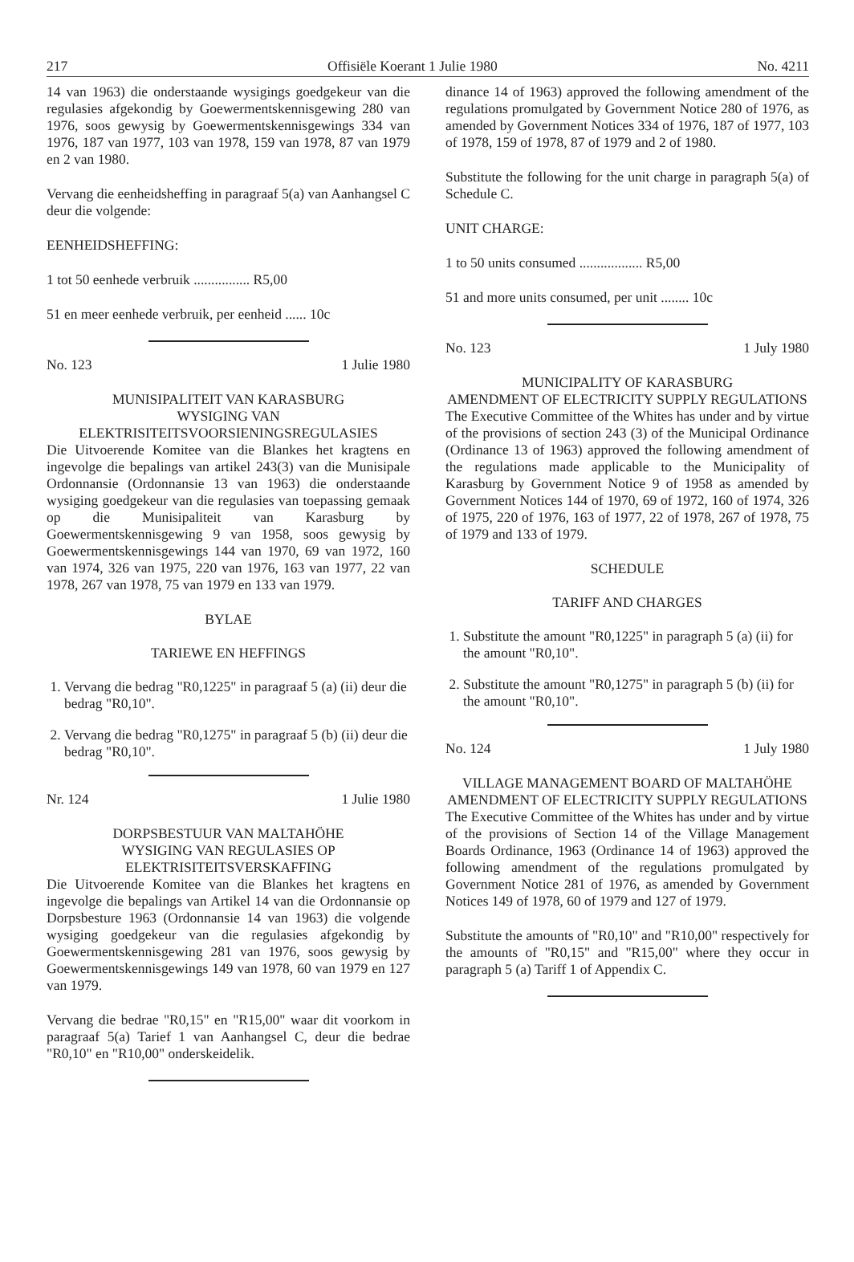217 Offisiële Koerant 1 Julie 1980 No. 4211
14 van 1963) die onderstaande wysigings goedgekeur van die regulasies afgekondig by Goewermentskennisgewing 280 van 1976, soos gewysig by Goewermentskennisgewings 334 van 1976, 187 van 1977, 103 van 1978, 159 van 1978, 87 van 1979 en 2 van 1980.
Vervang die eenheidsheffing in paragraaf 5(a) van Aanhangsel C deur die volgende:
EENHEIDSHEFFING:
1 tot 50 eenhede verbruik ................ R5,00
51 en meer eenhede verbruik, per eenheid ...... 10c
No. 123 1 Julie 1980
MUNISIPALITEIT VAN KARASBURG
WYSIGING VAN ELEKTRISITEITSVOORSIENINGSREGULASIES
Die Uitvoerende Komitee van die Blankes het kragtens en ingevolge die bepalings van artikel 243(3) van die Munisipale Ordonnansie (Ordonnansie 13 van 1963) die onderstaande wysiging goedgekeur van die regulasies van toepassing gemaak op die Munisipaliteit van Karasburg by Goewermentskennisgewing 9 van 1958, soos gewysig by Goewermentskennisgewings 144 van 1970, 69 van 1972, 160 van 1974, 326 van 1975, 220 van 1976, 163 van 1977, 22 van 1978, 267 van 1978, 75 van 1979 en 133 van 1979.
BYLAE
TARIEWE EN HEFFINGS
1. Vervang die bedrag "R0,1225" in paragraaf 5 (a) (ii) deur die bedrag "R0,10".
2. Vervang die bedrag "R0,1275" in paragraaf 5 (b) (ii) deur die bedrag "R0,10".
Nr. 124 1 Julie 1980
DORPSBESTUUR VAN MALTAHÖHE
WYSIGING VAN REGULASIES OP ELEKTRISITEITSVERSKAFFING
Die Uitvoerende Komitee van die Blankes het kragtens en ingevolge die bepalings van Artikel 14 van die Ordonnansie op Dorpsbesture 1963 (Ordonnansie 14 van 1963) die volgende wysiging goedgekeur van die regulasies afgekondig by Goewermentskennisgewing 281 van 1976, soos gewysig by Goewermentskennisgewings 149 van 1978, 60 van 1979 en 127 van 1979.
Vervang die bedrae "R0,15" en "R15,00" waar dit voorkom in paragraaf 5(a) Tarief 1 van Aanhangsel C, deur die bedrae "R0,10" en "R10,00" onderskeidelik.
dinance 14 of 1963) approved the following amendment of the regulations promulgated by Government Notice 280 of 1976, as amended by Government Notices 334 of 1976, 187 of 1977, 103 of 1978, 159 of 1978, 87 of 1979 and 2 of 1980.
Substitute the following for the unit charge in paragraph 5(a) of Schedule C.
UNIT CHARGE:
1 to 50 units consumed .................. R5,00
51 and more units consumed, per unit ........ 10c
No. 123 1 July 1980
MUNICIPALITY OF KARASBURG
AMENDMENT OF ELECTRICITY SUPPLY REGULATIONS
The Executive Committee of the Whites has under and by virtue of the provisions of section 243 (3) of the Municipal Ordinance (Ordinance 13 of 1963) approved the following amendment of the regulations made applicable to the Municipality of Karasburg by Government Notice 9 of 1958 as amended by Government Notices 144 of 1970, 69 of 1972, 160 of 1974, 326 of 1975, 220 of 1976, 163 of 1977, 22 of 1978, 267 of 1978, 75 of 1979 and 133 of 1979.
SCHEDULE
TARIFF AND CHARGES
1. Substitute the amount "R0,1225" in paragraph 5 (a) (ii) for the amount "R0,10".
2. Substitute the amount "R0,1275" in paragraph 5 (b) (ii) for the amount "R0,10".
No. 124 1 July 1980
VILLAGE MANAGEMENT BOARD OF MALTAHÖHE
AMENDMENT OF ELECTRICITY SUPPLY REGULATIONS
The Executive Committee of the Whites has under and by virtue of the provisions of Section 14 of the Village Management Boards Ordinance, 1963 (Ordinance 14 of 1963) approved the following amendment of the regulations promulgated by Government Notice 281 of 1976, as amended by Government Notices 149 of 1978, 60 of 1979 and 127 of 1979.
Substitute the amounts of "R0,10" and "R10,00" respectively for the amounts of "R0,15" and "R15,00" where they occur in paragraph 5 (a) Tariff 1 of Appendix C.